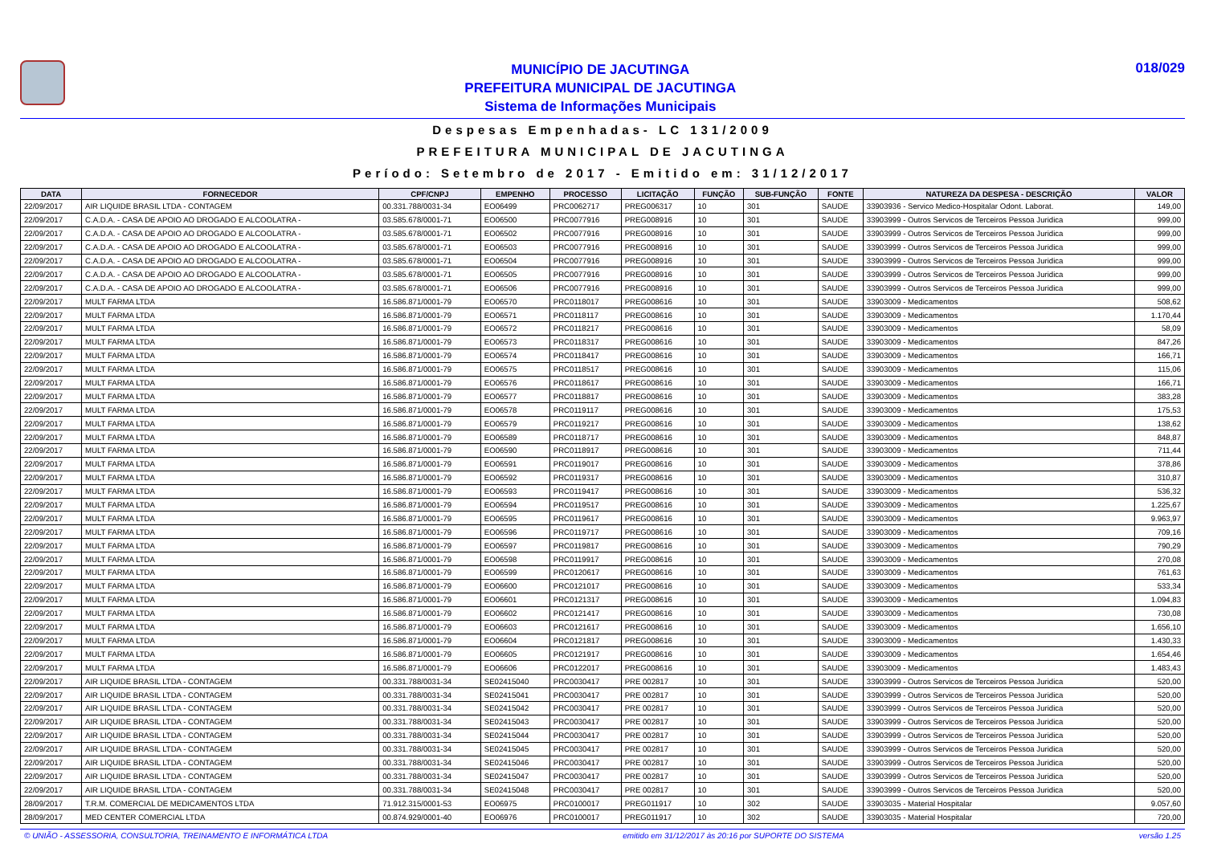MUNICÍPIO DE JACUTINGA
PREFEITURA MUNICIPAL DE JACUTINGA
Sistema de Informações Municipais
018/029
Despesas Empenhadas- LC 131/2009
PREFEITURA MUNICIPAL DE JACUTINGA
Período: Setembro de 2017 - Emitido em: 31/12/2017
| DATA | FORNECEDOR | CPF/CNPJ | EMPENHO | PROCESSO | LICITAÇÃO | FUNÇÃO | SUB-FUNÇÃO | FONTE | NATUREZA DA DESPESA - DESCRIÇÃO | VALOR |
| --- | --- | --- | --- | --- | --- | --- | --- | --- | --- | --- |
| 22/09/2017 | AIR LIQUIDE BRASIL LTDA - CONTAGEM | 00.331.788/0031-34 | EO06499 | PRC0062717 | PREG006317 | 10 | 301 | SAUDE | 33903936 - Servico Medico-Hospitalar Odont. Laborat. | 149,00 |
| 22/09/2017 | C.A.D.A. - CASA DE APOIO AO DROGADO E ALCOOLATRA - | 03.585.678/0001-71 | EO06500 | PRC0077916 | PREG008916 | 10 | 301 | SAUDE | 33903999 - Outros Servicos de Terceiros Pessoa Juridica | 999,00 |
| 22/09/2017 | C.A.D.A. - CASA DE APOIO AO DROGADO E ALCOOLATRA - | 03.585.678/0001-71 | EO06502 | PRC0077916 | PREG008916 | 10 | 301 | SAUDE | 33903999 - Outros Servicos de Terceiros Pessoa Juridica | 999,00 |
| 22/09/2017 | C.A.D.A. - CASA DE APOIO AO DROGADO E ALCOOLATRA - | 03.585.678/0001-71 | EO06503 | PRC0077916 | PREG008916 | 10 | 301 | SAUDE | 33903999 - Outros Servicos de Terceiros Pessoa Juridica | 999,00 |
| 22/09/2017 | C.A.D.A. - CASA DE APOIO AO DROGADO E ALCOOLATRA - | 03.585.678/0001-71 | EO06504 | PRC0077916 | PREG008916 | 10 | 301 | SAUDE | 33903999 - Outros Servicos de Terceiros Pessoa Juridica | 999,00 |
| 22/09/2017 | C.A.D.A. - CASA DE APOIO AO DROGADO E ALCOOLATRA - | 03.585.678/0001-71 | EO06505 | PRC0077916 | PREG008916 | 10 | 301 | SAUDE | 33903999 - Outros Servicos de Terceiros Pessoa Juridica | 999,00 |
| 22/09/2017 | C.A.D.A. - CASA DE APOIO AO DROGADO E ALCOOLATRA - | 03.585.678/0001-71 | EO06506 | PRC0077916 | PREG008916 | 10 | 301 | SAUDE | 33903999 - Outros Servicos de Terceiros Pessoa Juridica | 999,00 |
| 22/09/2017 | MULT FARMA LTDA | 16.586.871/0001-79 | EO06570 | PRC0118017 | PREG008616 | 10 | 301 | SAUDE | 33903009 - Medicamentos | 508,62 |
| 22/09/2017 | MULT FARMA LTDA | 16.586.871/0001-79 | EO06571 | PRC0118117 | PREG008616 | 10 | 301 | SAUDE | 33903009 - Medicamentos | 1.170,44 |
| 22/09/2017 | MULT FARMA LTDA | 16.586.871/0001-79 | EO06572 | PRC0118217 | PREG008616 | 10 | 301 | SAUDE | 33903009 - Medicamentos | 58,09 |
| 22/09/2017 | MULT FARMA LTDA | 16.586.871/0001-79 | EO06573 | PRC0118317 | PREG008616 | 10 | 301 | SAUDE | 33903009 - Medicamentos | 847,26 |
| 22/09/2017 | MULT FARMA LTDA | 16.586.871/0001-79 | EO06574 | PRC0118417 | PREG008616 | 10 | 301 | SAUDE | 33903009 - Medicamentos | 166,71 |
| 22/09/2017 | MULT FARMA LTDA | 16.586.871/0001-79 | EO06575 | PRC0118517 | PREG008616 | 10 | 301 | SAUDE | 33903009 - Medicamentos | 115,06 |
| 22/09/2017 | MULT FARMA LTDA | 16.586.871/0001-79 | EO06576 | PRC0118617 | PREG008616 | 10 | 301 | SAUDE | 33903009 - Medicamentos | 166,71 |
| 22/09/2017 | MULT FARMA LTDA | 16.586.871/0001-79 | EO06577 | PRC0118817 | PREG008616 | 10 | 301 | SAUDE | 33903009 - Medicamentos | 383,28 |
| 22/09/2017 | MULT FARMA LTDA | 16.586.871/0001-79 | EO06578 | PRC0119117 | PREG008616 | 10 | 301 | SAUDE | 33903009 - Medicamentos | 175,53 |
| 22/09/2017 | MULT FARMA LTDA | 16.586.871/0001-79 | EO06579 | PRC0119217 | PREG008616 | 10 | 301 | SAUDE | 33903009 - Medicamentos | 138,62 |
| 22/09/2017 | MULT FARMA LTDA | 16.586.871/0001-79 | EO06589 | PRC0118717 | PREG008616 | 10 | 301 | SAUDE | 33903009 - Medicamentos | 848,87 |
| 22/09/2017 | MULT FARMA LTDA | 16.586.871/0001-79 | EO06590 | PRC0118917 | PREG008616 | 10 | 301 | SAUDE | 33903009 - Medicamentos | 711,44 |
| 22/09/2017 | MULT FARMA LTDA | 16.586.871/0001-79 | EO06591 | PRC0119017 | PREG008616 | 10 | 301 | SAUDE | 33903009 - Medicamentos | 378,86 |
| 22/09/2017 | MULT FARMA LTDA | 16.586.871/0001-79 | EO06592 | PRC0119317 | PREG008616 | 10 | 301 | SAUDE | 33903009 - Medicamentos | 310,87 |
| 22/09/2017 | MULT FARMA LTDA | 16.586.871/0001-79 | EO06593 | PRC0119417 | PREG008616 | 10 | 301 | SAUDE | 33903009 - Medicamentos | 536,32 |
| 22/09/2017 | MULT FARMA LTDA | 16.586.871/0001-79 | EO06594 | PRC0119517 | PREG008616 | 10 | 301 | SAUDE | 33903009 - Medicamentos | 1.225,67 |
| 22/09/2017 | MULT FARMA LTDA | 16.586.871/0001-79 | EO06595 | PRC0119617 | PREG008616 | 10 | 301 | SAUDE | 33903009 - Medicamentos | 9.963,97 |
| 22/09/2017 | MULT FARMA LTDA | 16.586.871/0001-79 | EO06596 | PRC0119717 | PREG008616 | 10 | 301 | SAUDE | 33903009 - Medicamentos | 709,16 |
| 22/09/2017 | MULT FARMA LTDA | 16.586.871/0001-79 | EO06597 | PRC0119817 | PREG008616 | 10 | 301 | SAUDE | 33903009 - Medicamentos | 790,29 |
| 22/09/2017 | MULT FARMA LTDA | 16.586.871/0001-79 | EO06598 | PRC0119917 | PREG008616 | 10 | 301 | SAUDE | 33903009 - Medicamentos | 270,08 |
| 22/09/2017 | MULT FARMA LTDA | 16.586.871/0001-79 | EO06599 | PRC0120617 | PREG008616 | 10 | 301 | SAUDE | 33903009 - Medicamentos | 761,63 |
| 22/09/2017 | MULT FARMA LTDA | 16.586.871/0001-79 | EO06600 | PRC0121017 | PREG008616 | 10 | 301 | SAUDE | 33903009 - Medicamentos | 533,34 |
| 22/09/2017 | MULT FARMA LTDA | 16.586.871/0001-79 | EO06601 | PRC0121317 | PREG008616 | 10 | 301 | SAUDE | 33903009 - Medicamentos | 1.094,83 |
| 22/09/2017 | MULT FARMA LTDA | 16.586.871/0001-79 | EO06602 | PRC0121417 | PREG008616 | 10 | 301 | SAUDE | 33903009 - Medicamentos | 730,08 |
| 22/09/2017 | MULT FARMA LTDA | 16.586.871/0001-79 | EO06603 | PRC0121617 | PREG008616 | 10 | 301 | SAUDE | 33903009 - Medicamentos | 1.656,10 |
| 22/09/2017 | MULT FARMA LTDA | 16.586.871/0001-79 | EO06604 | PRC0121817 | PREG008616 | 10 | 301 | SAUDE | 33903009 - Medicamentos | 1.430,33 |
| 22/09/2017 | MULT FARMA LTDA | 16.586.871/0001-79 | EO06605 | PRC0121917 | PREG008616 | 10 | 301 | SAUDE | 33903009 - Medicamentos | 1.654,46 |
| 22/09/2017 | MULT FARMA LTDA | 16.586.871/0001-79 | EO06606 | PRC0122017 | PREG008616 | 10 | 301 | SAUDE | 33903009 - Medicamentos | 1.483,43 |
| 22/09/2017 | AIR LIQUIDE BRASIL LTDA - CONTAGEM | 00.331.788/0031-34 | SE02415040 | PRC0030417 | PRE 002817 | 10 | 301 | SAUDE | 33903999 - Outros Servicos de Terceiros Pessoa Juridica | 520,00 |
| 22/09/2017 | AIR LIQUIDE BRASIL LTDA - CONTAGEM | 00.331.788/0031-34 | SE02415041 | PRC0030417 | PRE 002817 | 10 | 301 | SAUDE | 33903999 - Outros Servicos de Terceiros Pessoa Juridica | 520,00 |
| 22/09/2017 | AIR LIQUIDE BRASIL LTDA - CONTAGEM | 00.331.788/0031-34 | SE02415042 | PRC0030417 | PRE 002817 | 10 | 301 | SAUDE | 33903999 - Outros Servicos de Terceiros Pessoa Juridica | 520,00 |
| 22/09/2017 | AIR LIQUIDE BRASIL LTDA - CONTAGEM | 00.331.788/0031-34 | SE02415043 | PRC0030417 | PRE 002817 | 10 | 301 | SAUDE | 33903999 - Outros Servicos de Terceiros Pessoa Juridica | 520,00 |
| 22/09/2017 | AIR LIQUIDE BRASIL LTDA - CONTAGEM | 00.331.788/0031-34 | SE02415044 | PRC0030417 | PRE 002817 | 10 | 301 | SAUDE | 33903999 - Outros Servicos de Terceiros Pessoa Juridica | 520,00 |
| 22/09/2017 | AIR LIQUIDE BRASIL LTDA - CONTAGEM | 00.331.788/0031-34 | SE02415045 | PRC0030417 | PRE 002817 | 10 | 301 | SAUDE | 33903999 - Outros Servicos de Terceiros Pessoa Juridica | 520,00 |
| 22/09/2017 | AIR LIQUIDE BRASIL LTDA - CONTAGEM | 00.331.788/0031-34 | SE02415046 | PRC0030417 | PRE 002817 | 10 | 301 | SAUDE | 33903999 - Outros Servicos de Terceiros Pessoa Juridica | 520,00 |
| 22/09/2017 | AIR LIQUIDE BRASIL LTDA - CONTAGEM | 00.331.788/0031-34 | SE02415047 | PRC0030417 | PRE 002817 | 10 | 301 | SAUDE | 33903999 - Outros Servicos de Terceiros Pessoa Juridica | 520,00 |
| 22/09/2017 | AIR LIQUIDE BRASIL LTDA - CONTAGEM | 00.331.788/0031-34 | SE02415048 | PRC0030417 | PRE 002817 | 10 | 301 | SAUDE | 33903999 - Outros Servicos de Terceiros Pessoa Juridica | 520,00 |
| 28/09/2017 | T.R.M. COMERCIAL DE MEDICAMENTOS LTDA | 71.912.315/0001-53 | EO06975 | PRC0100017 | PREG011917 | 10 | 302 | SAUDE | 33903035 - Material Hospitalar | 9.057,60 |
| 28/09/2017 | MED CENTER COMERCIAL LTDA | 00.874.929/0001-40 | EO06976 | PRC0100017 | PREG011917 | 10 | 302 | SAUDE | 33903035 - Material Hospitalar | 720,00 |
© UNIÃO - ASSESSORIA, CONSULTORIA, TREINAMENTO E INFORMÁTICA LTDA emitido em 31/12/2017 às 20:16 por SUPORTE DO SISTEMA versão 1.25